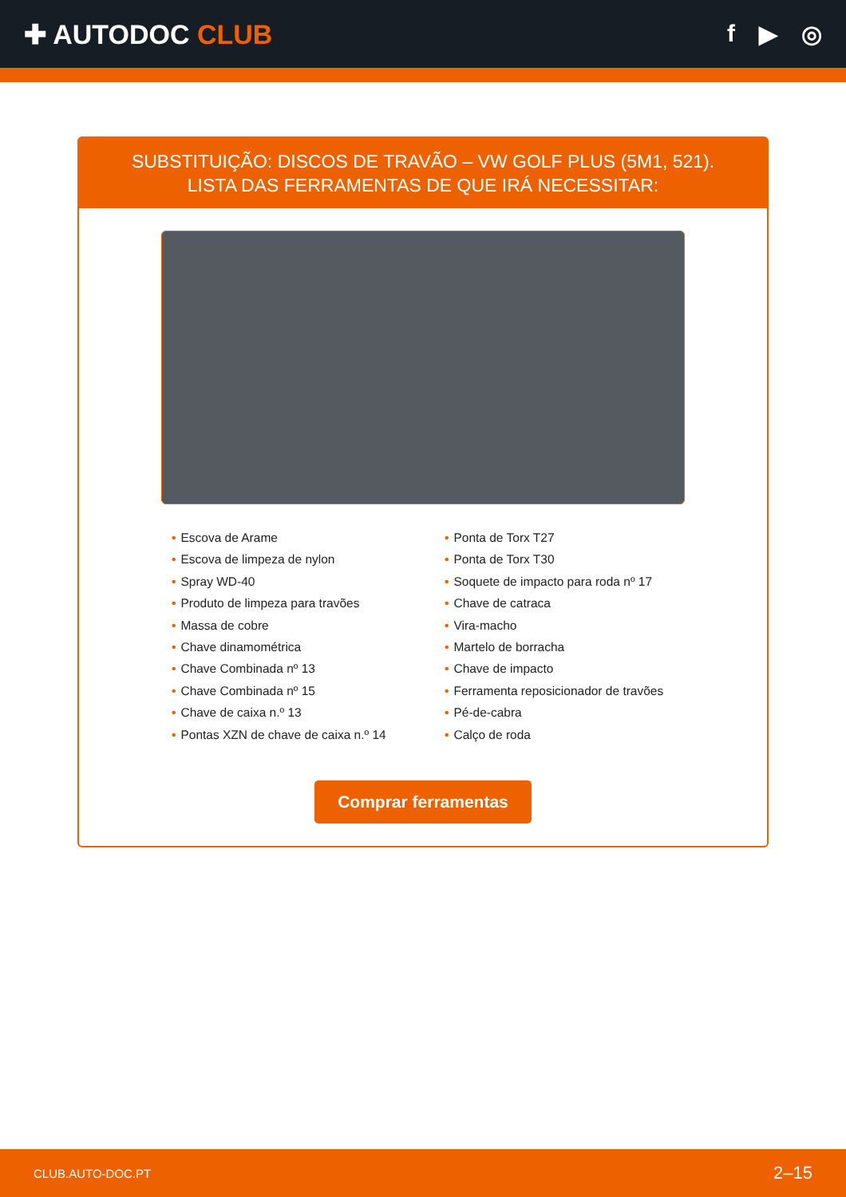✚ AUTODOC CLUB f ▶ ◎
SUBSTITUIÇÃO: DISCOS DE TRAVÃO – VW GOLF PLUS (5M1, 521). LISTA DAS FERRAMENTAS DE QUE IRÁ NECESSITAR:
• Escova de Arame
• Escova de limpeza de nylon
• Spray WD-40
• Produto de limpeza para travões
• Massa de cobre
• Chave dinamométrica
• Chave Combinada nº 13
• Chave Combinada nº 15
• Chave de caixa n.º 13
• Pontas XZN de chave de caixa n.º 14
• Ponta de Torx T27
• Ponta de Torx T30
• Soquete de impacto para roda nº 17
• Chave de catraca
• Vira-macho
• Martelo de borracha
• Chave de impacto
• Ferramenta reposicionador de travões
• Pé-de-cabra
• Calço de roda
Comprar ferramentas
CLUB.AUTO-DOC.PT 2–15